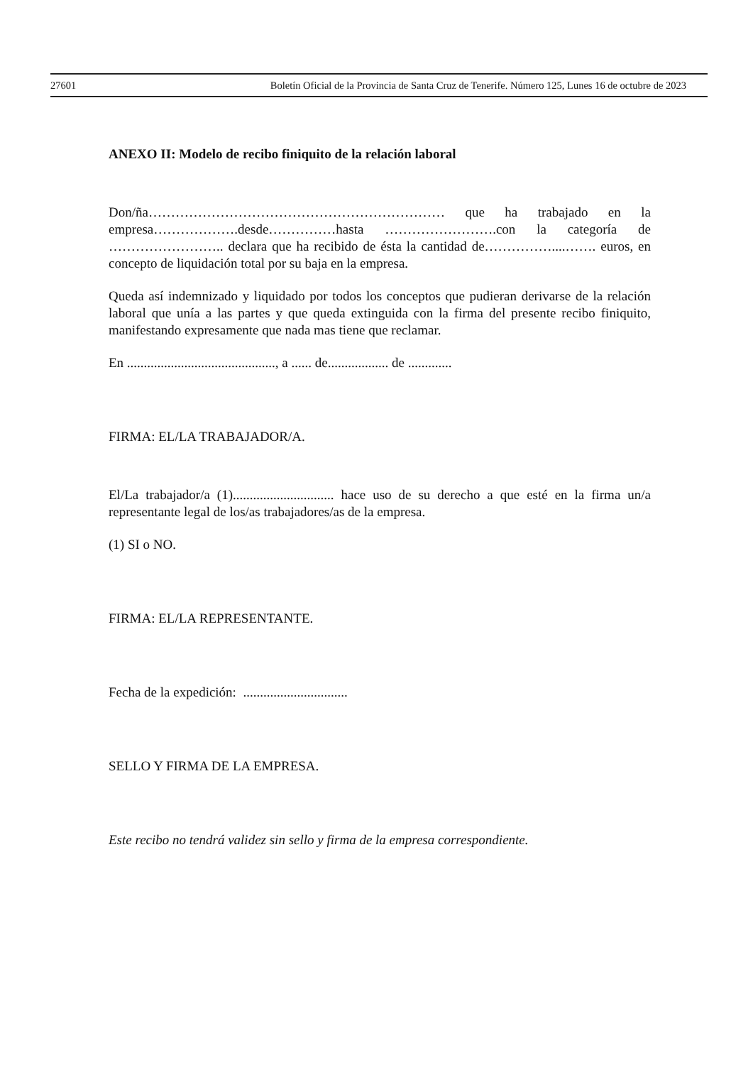27601 Boletín Oficial de la Provincia de Santa Cruz de Tenerife. Número 125, Lunes 16 de octubre de 2023
ANEXO II: Modelo de recibo finiquito de la relación laboral
Don/ña………………………………………………………… que ha trabajado en la empresa……………….desde……………hasta …………………….con la categoría de …………………….. declara que ha recibido de ésta la cantidad de……………....……. euros, en concepto de liquidación total por su baja en la empresa.
Queda así indemnizado y liquidado por todos los conceptos que pudieran derivarse de la relación laboral que unía a las partes y que queda extinguida con la firma del presente recibo finiquito, manifestando expresamente que nada mas tiene que reclamar.
En ............................................, a ...... de.................. de .............
FIRMA: EL/LA TRABAJADOR/A.
El/La trabajador/a (1).............................. hace uso de su derecho a que esté en la firma un/a representante legal de los/as trabajadores/as de la empresa.
(1) SI o NO.
FIRMA: EL/LA REPRESENTANTE.
Fecha de la expedición: ...............................
SELLO Y FIRMA DE LA EMPRESA.
Este recibo no tendrá validez sin sello y firma de la empresa correspondiente.